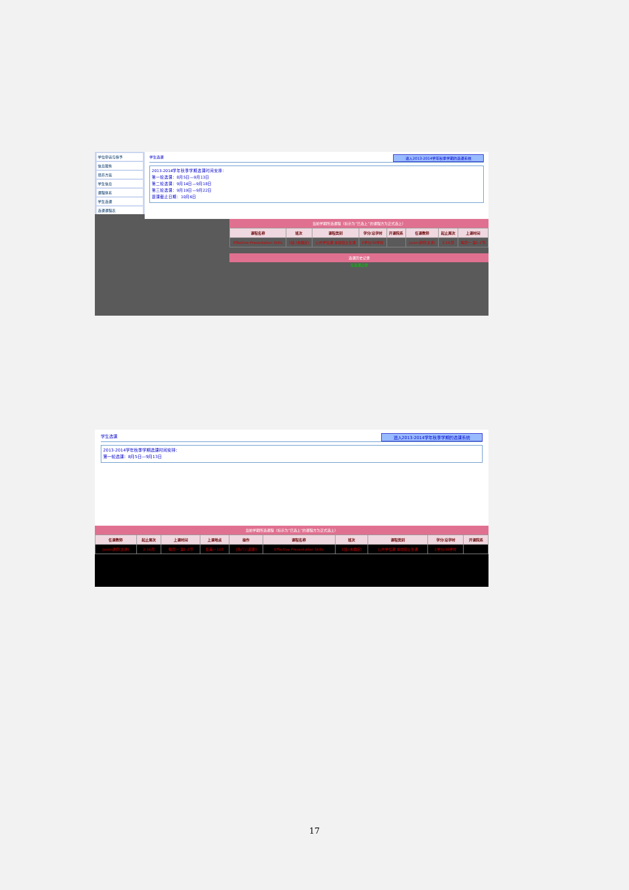学位申请与授予
信息服务
培养方案
学生信息
课程体系
学生选课
选课课程表
学生选课 进入2013-2014学年秋季学期的选课系统
2013-2014学年秋季学期选课时间安排：
第一轮选课：8月5日—9月13日
第二轮选课：9月14日—9月18日
第三轮选课：9月19日—9月22日
退课截止日期：10月6日
当前学期所选课程（标示为“已选上”的课程方为正式选上）
| 课程名称 | 班次 | 课程类别 | 学分/总学时 | 开课院系 | 任课教师 | 起止周次 | 上课时间 |
| --- | --- | --- | --- | --- | --- | --- | --- |
| Effective Presentation Skills | 1班 (未确定) | 公共学位课 本校硕士生课 | 2学分/36学时 | | Jason讲师(主讲) | 2-16周 | 每周一 第1-2节 |
选课历史记录
无选课记录
学生选课 进入2013-2014学年秋季学期的选课系统
2013-2014学年秋季学期选课时间安排：
第一轮选课：8月5日—9月13日
当前学期所选课程（标示为“已选上”的课程方为正式选上）
| 任课教师 | 起止周次 | 上课时间 | 上课地点 | 操作 | 课程名称 | 班次 | 课程类别 | 学分/总学时 | 开课院系 |
| --- | --- | --- | --- | --- | --- | --- | --- | --- | --- |
| Jason讲师(主讲) | 2-16周 | 每周一 第1-2节 | 集美一103 | [简介] [退课] | Effective Presentation Skills | 1班 (未确定) | 公共学位课 本校硕士生课 | 2学分/36学时 | |
17